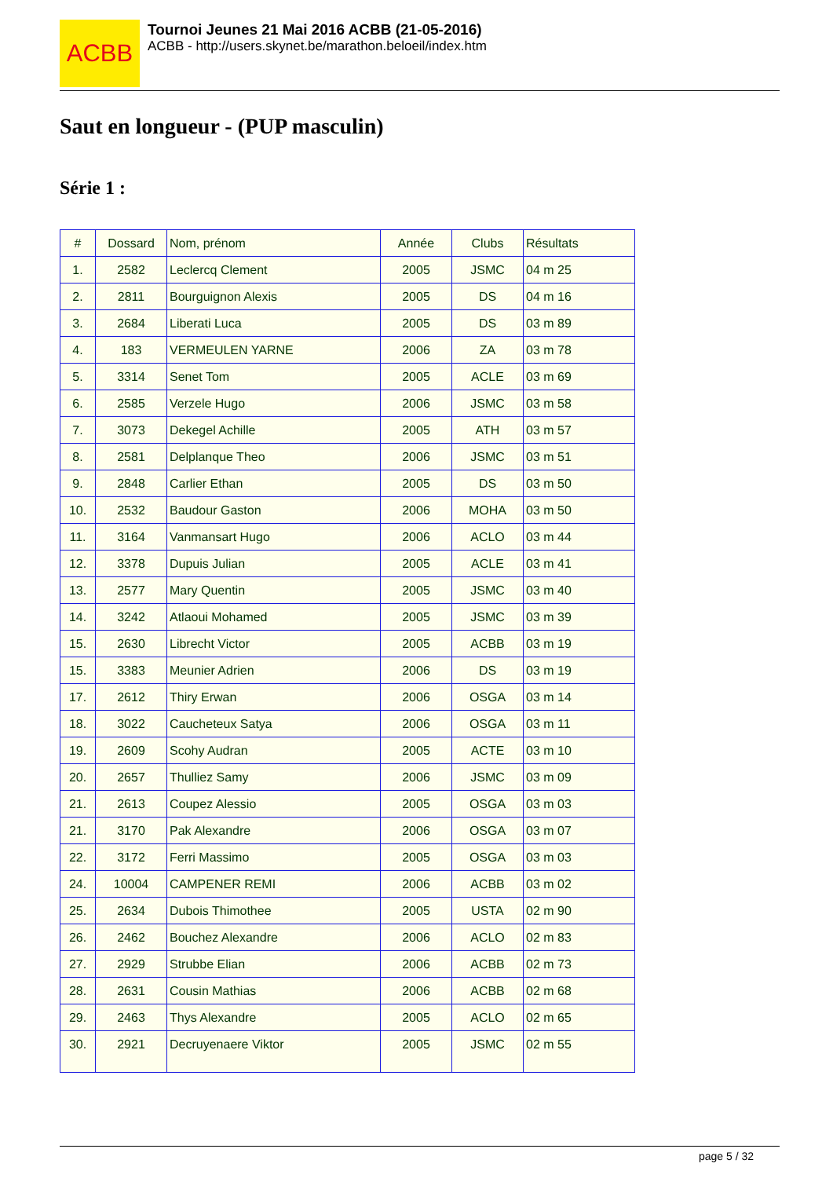ACBB
Tournoi Jeunes 21 Mai 2016 ACBB (21-05-2016)
ACBB - http://users.skynet.be/marathon.beloeil/index.htm
Saut en longueur - (PUP masculin)
Série 1 :
| # | Dossard | Nom, prénom | Année | Clubs | Résultats |
| --- | --- | --- | --- | --- | --- |
| 1. | 2582 | Leclercq Clement | 2005 | JSMC | 04 m 25 |
| 2. | 2811 | Bourguignon Alexis | 2005 | DS | 04 m 16 |
| 3. | 2684 | Liberati Luca | 2005 | DS | 03 m 89 |
| 4. | 183 | VERMEULEN YARNE | 2006 | ZA | 03 m 78 |
| 5. | 3314 | Senet Tom | 2005 | ACLE | 03 m 69 |
| 6. | 2585 | Verzele Hugo | 2006 | JSMC | 03 m 58 |
| 7. | 3073 | Dekegel Achille | 2005 | ATH | 03 m 57 |
| 8. | 2581 | Delplanque Theo | 2006 | JSMC | 03 m 51 |
| 9. | 2848 | Carlier Ethan | 2005 | DS | 03 m 50 |
| 10. | 2532 | Baudour Gaston | 2006 | MOHA | 03 m 50 |
| 11. | 3164 | Vanmansart Hugo | 2006 | ACLO | 03 m 44 |
| 12. | 3378 | Dupuis Julian | 2005 | ACLE | 03 m 41 |
| 13. | 2577 | Mary Quentin | 2005 | JSMC | 03 m 40 |
| 14. | 3242 | Atlaoui Mohamed | 2005 | JSMC | 03 m 39 |
| 15. | 2630 | Librecht Victor | 2005 | ACBB | 03 m 19 |
| 15. | 3383 | Meunier Adrien | 2006 | DS | 03 m 19 |
| 17. | 2612 | Thiry Erwan | 2006 | OSGA | 03 m 14 |
| 18. | 3022 | Caucheteux Satya | 2006 | OSGA | 03 m 11 |
| 19. | 2609 | Scohy Audran | 2005 | ACTE | 03 m 10 |
| 20. | 2657 | Thulliez Samy | 2006 | JSMC | 03 m 09 |
| 21. | 2613 | Coupez Alessio | 2005 | OSGA | 03 m 03 |
| 21. | 3170 | Pak Alexandre | 2006 | OSGA | 03 m 07 |
| 22. | 3172 | Ferri Massimo | 2005 | OSGA | 03 m 03 |
| 24. | 10004 | CAMPENER REMI | 2006 | ACBB | 03 m 02 |
| 25. | 2634 | Dubois Thimothee | 2005 | USTA | 02 m 90 |
| 26. | 2462 | Bouchez Alexandre | 2006 | ACLO | 02 m 83 |
| 27. | 2929 | Strubbe Elian | 2006 | ACBB | 02 m 73 |
| 28. | 2631 | Cousin Mathias | 2006 | ACBB | 02 m 68 |
| 29. | 2463 | Thys Alexandre | 2005 | ACLO | 02 m 65 |
| 30. | 2921 | Decruyenaere Viktor | 2005 | JSMC | 02 m 55 |
page 5 / 32